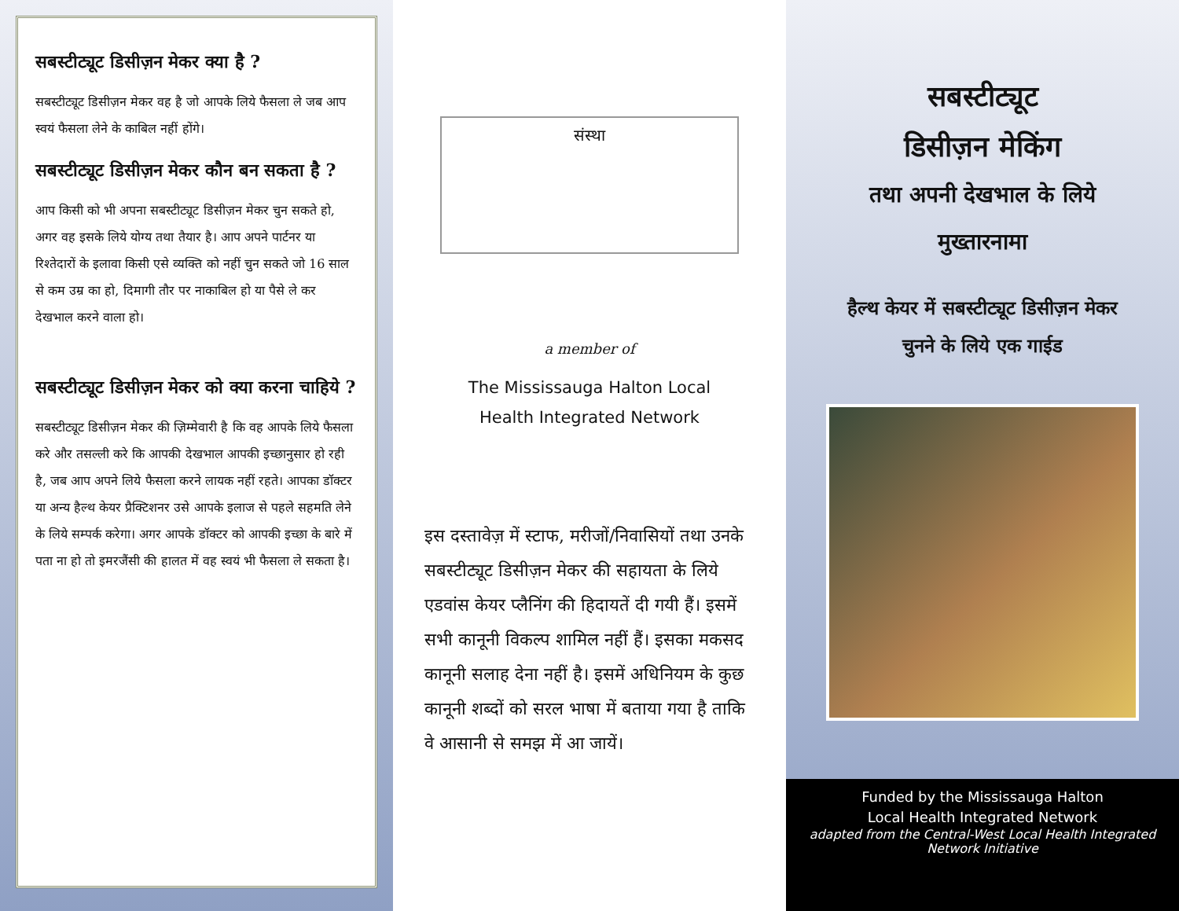सबस्टीट्यूट डिसीज़न मेकर क्या है ?
सबस्टीट्यूट डिसीज़न मेकर वह है जो आपके लिये फैसला ले जब आप स्वयं फैसला लेने के काबिल नहीं होंगे।
सबस्टीट्यूट डिसीज़न मेकर कौन बन सकता है ?
आप किसी को भी अपना सबस्टीट्यूट डिसीज़न मेकर चुन सकते हो, अगर वह इसके लिये योग्य तथा तैयार है। आप अपने पार्टनर या रिश्तेदारों के इलावा किसी एसे व्यक्ति को नहीं चुन सकते जो 16 साल से कम उम्र का हो, दिमागी तौर पर नाकाबिल हो या पैसे ले कर देखभाल करने वाला हो।
सबस्टीट्यूट डिसीज़न मेकर को क्या करना चाहिये ?
सबस्टीट्यूट डिसीज़न मेकर की ज़िम्मेवारी है कि वह आपके लिये फैसला करे और तसल्ली करे कि आपकी देखभाल आपकी इच्छानुसार हो रही है, जब आप अपने लिये फैसला करने लायक नहीं रहते। आपका डॉक्टर या अन्य हैल्थ केयर प्रैक्टिशनर उसे आपके इलाज से पहले सहमति लेने के लिये सम्पर्क करेगा। अगर आपके डॉक्टर को आपकी इच्छा के बारे में पता ना हो तो इमरजैंसी की हालत में वह स्वयं भी फैसला ले सकता है।
संस्था
a member of
The Mississauga Halton Local
Health Integrated Network
इस दस्तावेज़ में स्टाफ, मरीजों/निवासियों तथा उनके सबस्टीट्यूट डिसीज़न मेकर की सहायता के लिये एडवांस केयर प्लैनिंग की हिदायतें दी गयी हैं। इसमें सभी कानूनी विकल्प शामिल नहीं हैं। इसका मकसद कानूनी सलाह देना नहीं है। इसमें अधिनियम के कुछ कानूनी शब्दों को सरल भाषा में बताया गया है ताकि वे आसानी से समझ में आ जायें।
सबस्टीट्यूट
डिसीज़न मेकिंग
तथा अपनी देखभाल के लिये
मुख्तारनामा
हैल्थ केयर में सबस्टीट्यूट डिसीज़न मेकर
चुनने के लिये एक गाईड
Funded by the Mississauga Halton
Local Health Integrated Network
adapted from the Central-West Local Health Integrated Network Initiative